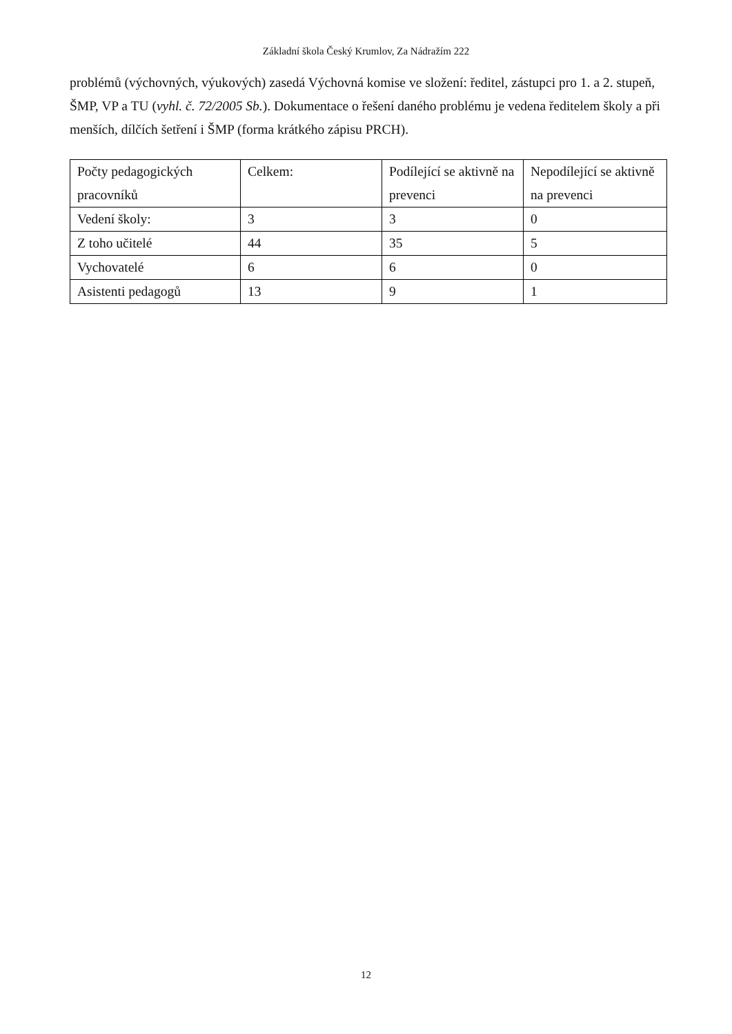Základní škola Český Krumlov, Za Nádražím 222
problémů (výchovných, výukových) zasedá Výchovná komise ve složení: ředitel, zástupci pro 1. a 2. stupeň, ŠMP, VP a TU (vyhl. č. 72/2005 Sb.). Dokumentace o řešení daného problému je vedena ředitelem školy a při menších, dílčích šetření i ŠMP (forma krátkého zápisu PRCH).
| Počty pedagogických pracovníků | Celkem: | Podílející se aktivně na prevenci | Nepodílející se aktivně na prevenci |
| Vedení školy: | 3 | 3 | 0 |
| Z toho učitelé | 44 | 35 | 5 |
| Vychovatelé | 6 | 6 | 0 |
| Asistenti pedagogů | 13 | 9 | 1 |
12